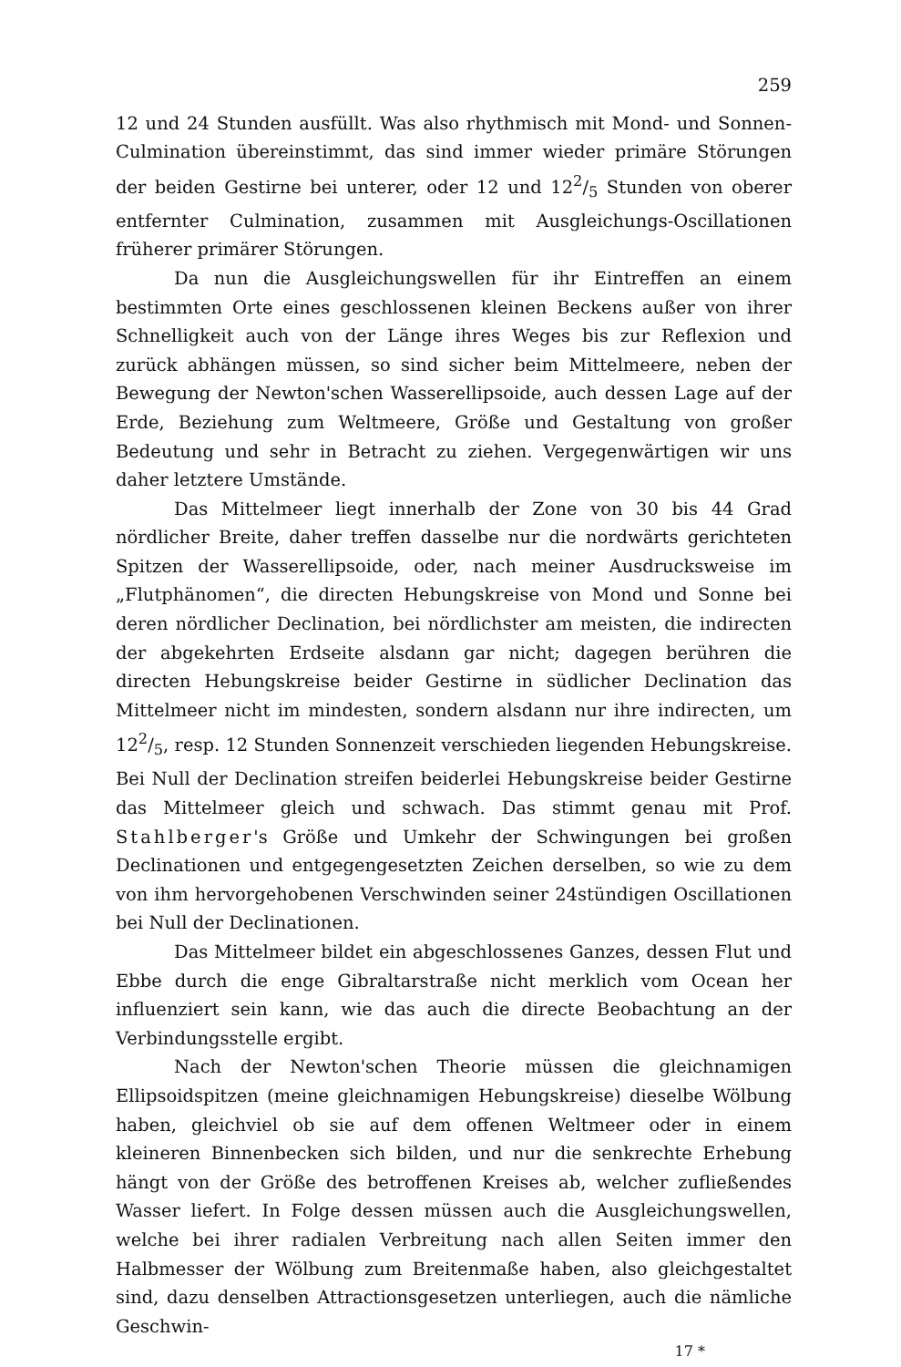259
12 und 24 Stunden ausfüllt. Was also rhythmisch mit Mond- und Sonnen-Culmination übereinstimmt, das sind immer wieder primäre Störungen der beiden Gestirne bei unterer, oder 12 und 122/5 Stunden von oberer entfernter Culmination, zusammen mit Ausgleichungs-Oscillationen früherer primärer Störungen.
Da nun die Ausgleichungswellen für ihr Eintreffen an einem bestimmten Orte eines geschlossenen kleinen Beckens außer von ihrer Schnelligkeit auch von der Länge ihres Weges bis zur Reflexion und zurück abhängen müssen, so sind sicher beim Mittelmeere, neben der Bewegung der Newton'schen Wasserellipsoide, auch dessen Lage auf der Erde, Beziehung zum Weltmeere, Größe und Gestaltung von großer Bedeutung und sehr in Betracht zu ziehen. Vergegenwärtigen wir uns daher letztere Umstände.
Das Mittelmeer liegt innerhalb der Zone von 30 bis 44 Grad nördlicher Breite, daher treffen dasselbe nur die nordwärts gerichteten Spitzen der Wasserellipsoide, oder, nach meiner Ausdrucksweise im „Flutphänomen“, die directen Hebungskreise von Mond und Sonne bei deren nördlicher Declination, bei nördlichster am meisten, die indirecten der abgekehrten Erdseite alsdann gar nicht; dagegen berühren die directen Hebungskreise beider Gestirne in südlicher Declination das Mittelmeer nicht im mindesten, sondern alsdann nur ihre indirecten, um 122/5, resp. 12 Stunden Sonnenzeit verschieden liegenden Hebungskreise. Bei Null der Declination streifen beiderlei Hebungskreise beider Gestirne das Mittelmeer gleich und schwach. Das stimmt genau mit Prof. Stahlberger's Größe und Umkehr der Schwingungen bei großen Declinationen und entgegengesetzten Zeichen derselben, so wie zu dem von ihm hervorgehobenen Verschwinden seiner 24stündigen Oscillationen bei Null der Declinationen.
Das Mittelmeer bildet ein abgeschlossenes Ganzes, dessen Flut und Ebbe durch die enge Gibraltarstraße nicht merklich vom Ocean her influenziert sein kann, wie das auch die directe Beobachtung an der Verbindungsstelle ergibt.
Nach der Newton'schen Theorie müssen die gleichnamigen Ellipsoidspitzen (meine gleichnamigen Hebungskreise) dieselbe Wölbung haben, gleichviel ob sie auf dem offenen Weltmeer oder in einem kleineren Binnenbecken sich bilden, und nur die senkrechte Erhebung hängt von der Größe des betroffenen Kreises ab, welcher zufließendes Wasser liefert. In Folge dessen müssen auch die Ausgleichungswellen, welche bei ihrer radialen Verbreitung nach allen Seiten immer den Halbmesser der Wölbung zum Breitenmaße haben, also gleichgestaltet sind, dazu denselben Attractionsgesetzen unterliegen, auch die nämliche Geschwin-
17 *